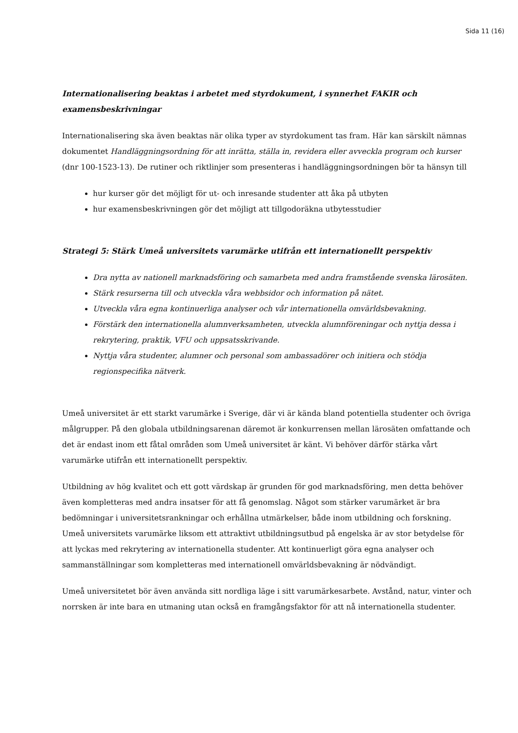Sida 11 (16)
Internationalisering beaktas i arbetet med styrdokument, i synnerhet FAKIR och examensbeskrivningar
Internationalisering ska även beaktas när olika typer av styrdokument tas fram. Här kan särskilt nämnas dokumentet Handläggningsordning för att inrätta, ställa in, revidera eller avveckla program och kurser (dnr 100-1523-13). De rutiner och riktlinjer som presenteras i handläggningsordningen bör ta hänsyn till
hur kurser gör det möjligt för ut- och inresande studenter att åka på utbyten
hur examensbeskrivningen gör det möjligt att tillgodoräkna utbytesstudier
Strategi 5: Stärk Umeå universitets varumärke utifrån ett internationellt perspektiv
Dra nytta av nationell marknadsföring och samarbeta med andra framstående svenska lärosäten.
Stärk resurserna till och utveckla våra webbsidor och information på nätet.
Utveckla våra egna kontinuerliga analyser och vår internationella omvärldsbevakning.
Förstärk den internationella alumnverksamheten, utveckla alumnföreningar och nyttja dessa i rekrytering, praktik, VFU och uppsatsskrivande.
Nyttja våra studenter, alumner och personal som ambassadörer och initiera och stödja regionspecifika nätverk.
Umeå universitet är ett starkt varumärke i Sverige, där vi är kända bland potentiella studenter och övriga målgrupper. På den globala utbildningsarenan däremot är konkurrensen mellan lärosäten omfattande och det är endast inom ett fåtal områden som Umeå universitet är känt. Vi behöver därför stärka vårt varumärke utifrån ett internationellt perspektiv.
Utbildning av hög kvalitet och ett gott värdskap är grunden för god marknadsföring, men detta behöver även kompletteras med andra insatser för att få genomslag. Något som stärker varumärket är bra bedömningar i universitetsrankningar och erhållna utmärkelser, både inom utbildning och forskning. Umeå universitets varumärke liksom ett attraktivt utbildningsutbud på engelska är av stor betydelse för att lyckas med rekrytering av internationella studenter. Att kontinuerligt göra egna analyser och sammanställningar som kompletteras med internationell omvärldsbevakning är nödvändigt.
Umeå universitetet bör även använda sitt nordliga läge i sitt varumärkesarbete. Avstånd, natur, vinter och norrsken är inte bara en utmaning utan också en framgångsfaktor för att nå internationella studenter.